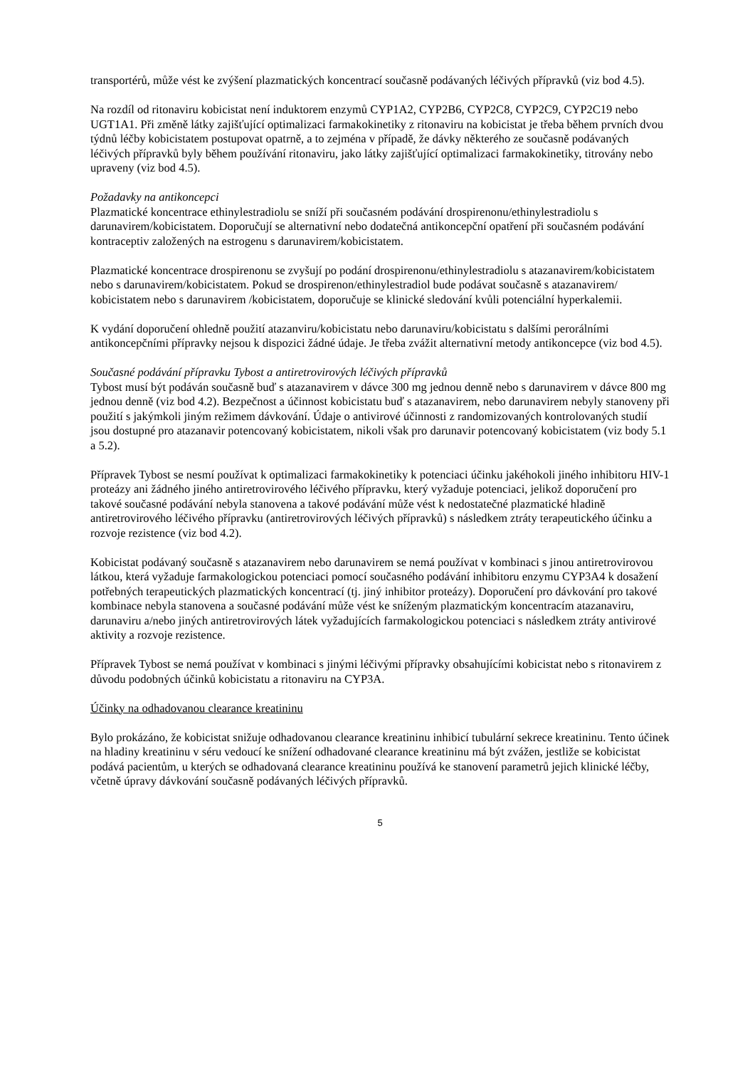transportérů, může vést ke zvýšení plazmatických koncentrací současně podávaných léčivých přípravků (viz bod 4.5).
Na rozdíl od ritonaviru kobicistat není induktorem enzymů CYP1A2, CYP2B6, CYP2C8, CYP2C9, CYP2C19 nebo UGT1A1. Při změně látky zajišťující optimalizaci farmakokinetiky z ritonaviru na kobicistat je třeba během prvních dvou týdnů léčby kobicistatem postupovat opatrně, a to zejména v případě, že dávky některého ze současně podávaných léčivých přípravků byly během používání ritonaviru, jako látky zajišťující optimalizaci farmakokinetiky, titrovány nebo upraveny (viz bod 4.5).
Požadavky na antikoncepci
Plazmatické koncentrace ethinylestradiolu se sníží při současném podávání drospirenonu/ethinylestradiolu s darunavirem/kobicistatem. Doporučují se alternativní nebo dodatečná antikoncepční opatření při současném podávání kontraceptiv založených na estrogenu s darunavirem/kobicistatem.
Plazmatické koncentrace drospirenonu se zvyšují po podání drospirenonu/ethinylestradiolu s atazanavirem/kobicistatem nebo s darunavirem/kobicistatem. Pokud se drospirenon/ethinylestradiol bude podávat současně s atazanavirem/ kobicistatem nebo s darunavirem /kobicistatem, doporučuje se klinické sledování kvůli potenciální hyperkalemii.
K vydání doporučení ohledně použití atazanviru/kobicistatu nebo darunaviru/kobicistatu s dalšími perorálními antikoncepčními přípravky nejsou k dispozici žádné údaje. Je třeba zvážit alternativní metody antikoncepce (viz bod 4.5).
Současné podávání přípravku Tybost a antiretrovirových léčivých přípravků
Tybost musí být podáván současně buď s atazanavirem v dávce 300 mg jednou denně nebo s darunavirem v dávce 800 mg jednou denně (viz bod 4.2). Bezpečnost a účinnost kobicistatu buď s atazanavirem, nebo darunavirem nebyly stanoveny při použití s jakýmkoli jiným režimem dávkování. Údaje o antivirové účinnosti z randomizovaných kontrolovaných studií jsou dostupné pro atazanavir potencovaný kobicistatem, nikoli však pro darunavir potencovaný kobicistatem (viz body 5.1 a 5.2).
Přípravek Tybost se nesmí používat k optimalizaci farmakokinetiky k potenciaci účinku jakéhokoli jiného inhibitoru HIV-1 proteázy ani žádného jiného antiretrovirového léčivého přípravku, který vyžaduje potenciaci, jelikož doporučení pro takové současné podávání nebyla stanovena a takové podávání může vést k nedostatečné plazmatické hladině antiretrovirového léčivého přípravku (antiretrovirových léčivých přípravků) s následkem ztráty terapeutického účinku a rozvoje rezistence (viz bod 4.2).
Kobicistat podávaný současně s atazanavirem nebo darunavirem se nemá používat v kombinaci s jinou antiretrovirovou látkou, která vyžaduje farmakologickou potenciaci pomocí současného podávání inhibitoru enzymu CYP3A4 k dosažení potřebných terapeutických plazmatických koncentrací (tj. jiný inhibitor proteázy). Doporučení pro dávkování pro takové kombinace nebyla stanovena a současné podávání může vést ke sníženým plazmatickým koncentracím atazanaviru, darunaviru a/nebo jiných antiretrovirových látek vyžadujících farmakologickou potenciaci s následkem ztráty antivirové aktivity a rozvoje rezistence.
Přípravek Tybost se nemá používat v kombinaci s jinými léčivými přípravky obsahujícími kobicistat nebo s ritonavirem z důvodu podobných účinků kobicistatu a ritonaviru na CYP3A.
Účinky na odhadovanou clearance kreatininu
Bylo prokázáno, že kobicistat snižuje odhadovanou clearance kreatininu inhibicí tubulární sekrece kreatininu. Tento účinek na hladiny kreatininu v séru vedoucí ke snížení odhadované clearance kreatininu má být zvážen, jestliže se kobicistat podává pacientům, u kterých se odhadovaná clearance kreatininu používá ke stanovení parametrů jejich klinické léčby, včetně úpravy dávkování současně podávaných léčivých přípravků.
5